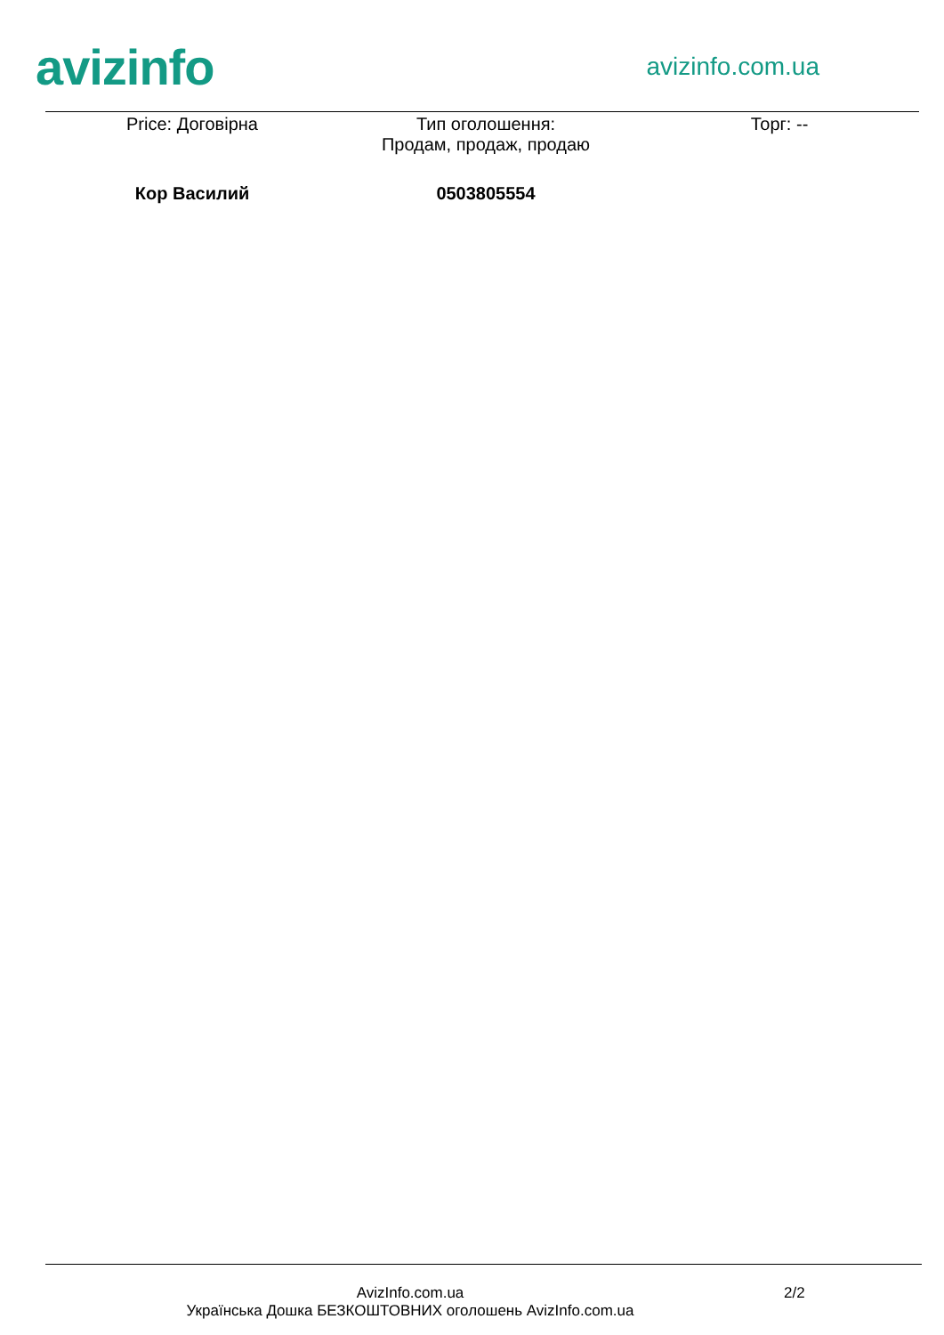avizinfo
avizinfo.com.ua
Price: Договірна Тип оголошення:
Продам, продаж, продаю
Торг: --
Кор Василий 0503805554
AvizInfo.com.ua
Українська Дошка БЕЗКОШТОВНИХ оголошень AvizInfo.com.ua
2/2